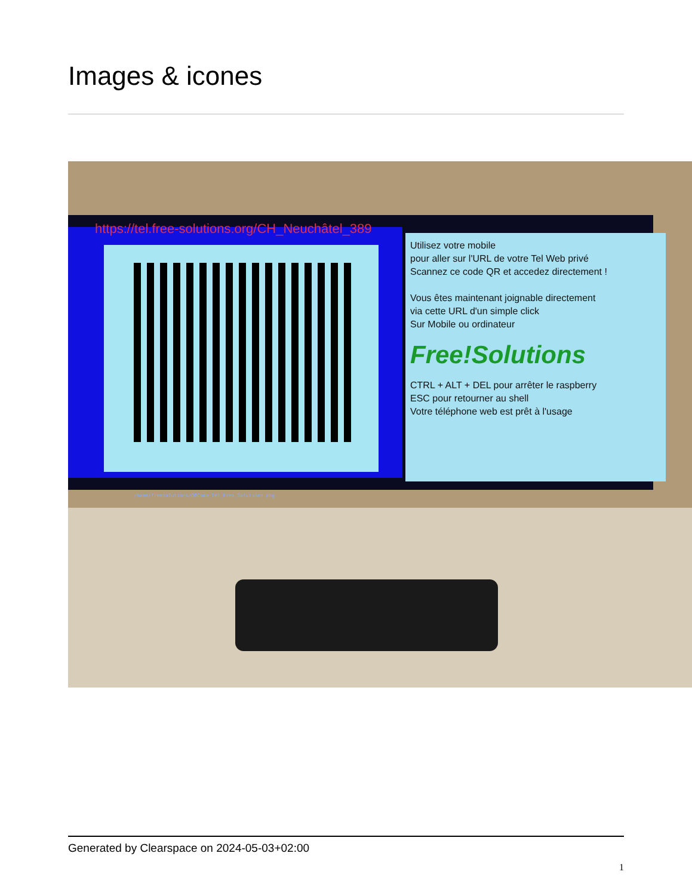Images & icones
https://tel.free-solutions.org/CH_Neuchâtel_389
Utilisez votre mobile
pour aller sur l'URL de votre Tel Web privé
Scannez ce code QR et accedez directement !
Vous êtes maintenant joignable directement
via cette URL d'un simple click
Sur Mobile ou ordinateur
Free!Solutions
CTRL + ALT + DEL pour arrêter le raspberry
ESC pour retourner au shell
Votre téléphone web est prêt à l'usage
/home/freesolutions/QRCode_Tel_Free_Solutions.png
Generated by Clearspace on 2024-05-03+02:00
1